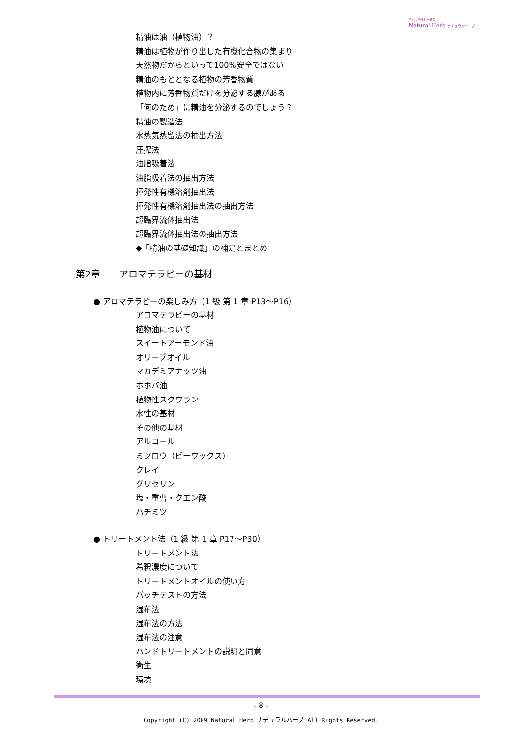アロマテラピー教室
Natural Herb ナチュラルハーブ
精油は油（植物油）？
精油は植物が作り出した有機化合物の集まり
天然物だからといって100%安全ではない
精油のもととなる植物の芳香物質
植物内に芳香物質だけを分泌する腺がある
「何のため」に精油を分泌するのでしょう？
精油の製造法
水蒸気蒸留法の抽出方法
圧搾法
油脂吸着法
油脂吸着法の抽出方法
揮発性有機溶剤抽出法
揮発性有機溶剤抽出法の抽出方法
超臨界流体抽出法
超臨界流体抽出法の抽出方法
◆「精油の基礎知識」の補足とまとめ
第2章　　アロマテラピーの基材
● アロマテラピーの楽しみ方（1 級 第 1 章 P13～P16）
アロマテラピーの基材
植物油について
スイートアーモンド油
オリーブオイル
マカデミアナッツ油
ホホバ油
植物性スクワラン
水性の基材
その他の基材
アルコール
ミツロウ（ビーワックス）
クレイ
グリセリン
塩・重曹・クエン酸
ハチミツ
● トリートメント法（1 級 第 1 章 P17～P30）
トリートメント法
希釈濃度について
トリートメントオイルの使い方
パッチテストの方法
湿布法
湿布法の方法
湿布法の注意
ハンドトリートメントの説明と同意
衛生
環境
- 8 -
Copyright (C) 2009 Natural Herb ナチュラルハーブ All Rights Reserved.